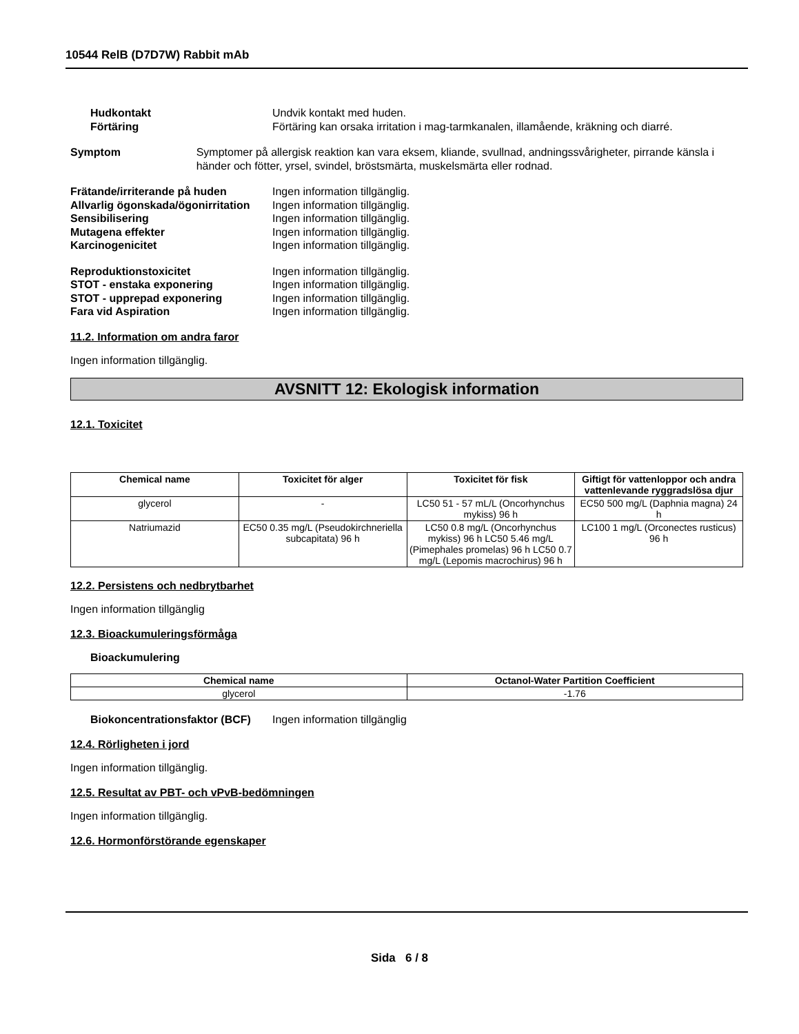10544 RelB (D7D7W) Rabbit mAb
Hudkontakt Undvik kontakt med huden.
Förtäring Förtäring kan orsaka irritation i mag-tarmkanalen, illamående, kräkning och diarré.
Symptom Symptomer på allergisk reaktion kan vara eksem, kliande, svullnad, andningssvårigheter, pirrande känsla i händer och fötter, yrsel, svindel, bröstsmärta, muskelsmärta eller rodnad.
Frätande/irriterande på huden Ingen information tillgänglig.
Allvarlig ögonskada/ögonirritation
Ingen information tillgänglig.
Sensibilisering Ingen information tillgänglig.
Mutagena effekter Ingen information tillgänglig.
Karcinogenicitet Ingen information tillgänglig.
Reproduktionstoxicitet Ingen information tillgänglig.
STOT - enstaka exponering Ingen information tillgänglig.
STOT - upprepad exponering Ingen information tillgänglig.
Fara vid Aspiration Ingen information tillgänglig.
11.2. Information om andra faror
Ingen information tillgänglig.
AVSNITT 12: Ekologisk information
12.1. Toxicitet
| Chemical name | Toxicitet för alger | Toxicitet för fisk | Giftigt för vattenloppor och andra vattenlevande ryggradslösa djur |
| --- | --- | --- | --- |
| glycerol | - | LC50 51 - 57 mL/L (Oncorhynchus mykiss) 96 h | EC50 500 mg/L (Daphnia magna) 24 h |
| Natriumazid | EC50 0.35 mg/L (Pseudokirchneriella subcapitata) 96 h | LC50 0.8 mg/L (Oncorhynchus mykiss) 96 h LC50 5.46 mg/L (Pimephales promelas) 96 h LC50 0.7 mg/L (Lepomis macrochirus) 96 h | LC100 1 mg/L (Orconectes rusticus) 96 h |
12.2. Persistens och nedbrytbarhet
Ingen information tillgänglig
12.3. Bioackumuleringsförmåga
Bioackumulering
| Chemical name | Octanol-Water Partition Coefficient |
| --- | --- |
| glycerol | -1.76 |
Biokoncentrationsfaktor (BCF)
Ingen information tillgänglig
12.4. Rörligheten i jord
Ingen information tillgänglig.
12.5. Resultat av PBT- och vPvB-bedömningen
Ingen information tillgänglig.
12.6. Hormonförstörande egenskaper
Sida 6 / 8